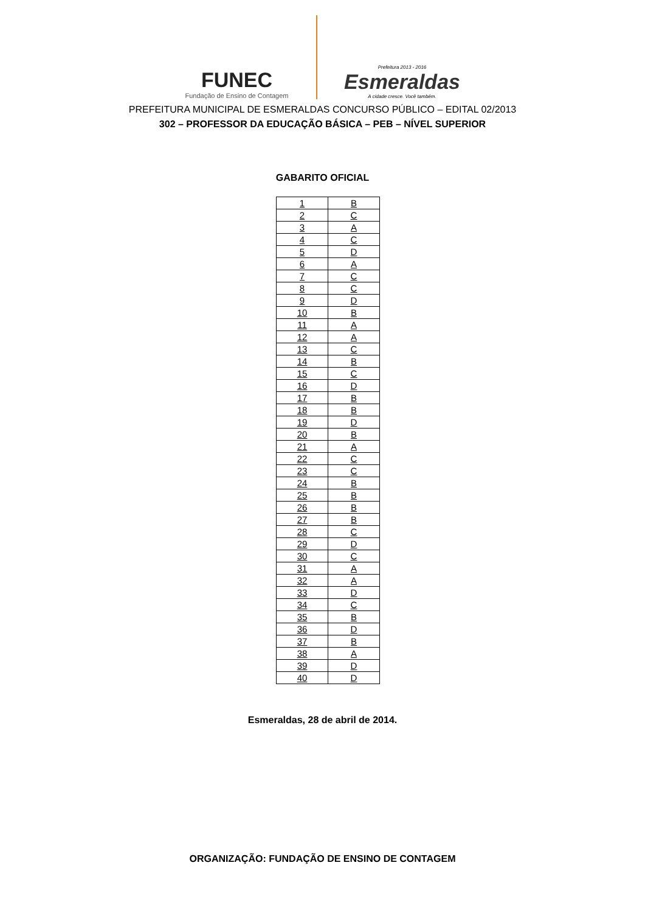FUNEC
Fundação de Ensino de Contagem
Prefeitura 2013 - 2016
Esmeraldas
A cidade cresce. Você também.
PREFEITURA MUNICIPAL DE ESMERALDAS CONCURSO PÚBLICO – EDITAL 02/2013
302 – PROFESSOR DA EDUCAÇÃO BÁSICA – PEB – NÍVEL SUPERIOR
GABARITO OFICIAL
| 1 | B |
| 2 | C |
| 3 | A |
| 4 | C |
| 5 | D |
| 6 | A |
| 7 | C |
| 8 | C |
| 9 | D |
| 10 | B |
| 11 | A |
| 12 | A |
| 13 | C |
| 14 | B |
| 15 | C |
| 16 | D |
| 17 | B |
| 18 | B |
| 19 | D |
| 20 | B |
| 21 | A |
| 22 | C |
| 23 | C |
| 24 | B |
| 25 | B |
| 26 | B |
| 27 | B |
| 28 | C |
| 29 | D |
| 30 | C |
| 31 | A |
| 32 | A |
| 33 | D |
| 34 | C |
| 35 | B |
| 36 | D |
| 37 | B |
| 38 | A |
| 39 | D |
| 40 | D |
Esmeraldas, 28 de abril de 2014.
ORGANIZAÇÃO: FUNDAÇÃO DE ENSINO DE CONTAGEM